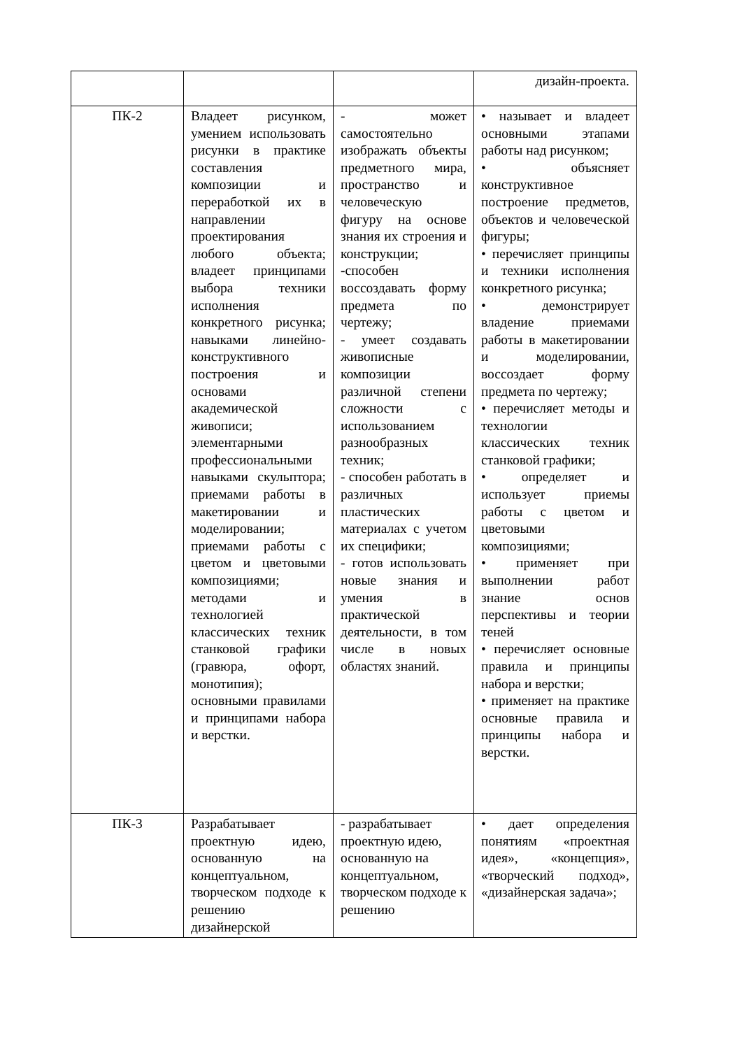| | | | дизайн-проекта. |
| ПК-2 | Владеет рисунком, умением использовать рисунки в практике составления композиции и переработкой их в направлении проектирования любого объекта; владеет принципами выбора техники исполнения конкретного рисунка; навыками линейно-конструктивного построения и основами академической живописи; элементарными профессиональными навыками скульптора; приемами работы в макетировании и моделировании; приемами работы с цветом и цветовыми композициями; методами и технологией классических техник станковой графики (гравюра, офорт, монотипия); основными правилами и принципами набора и верстки. | - может самостоятельно изображать объекты предметного мира, пространство и человеческую фигуру на основе знания их строения и конструкции; -способен воссоздавать форму предмета по чертежу; - умеет создавать живописные композиции различной степени сложности с использованием разнообразных техник; - способен работать в различных пластических материалах с учетом их специфики; - готов использовать новые знания и умения в практической деятельности, в том числе в новых областях знаний. | • называет и владеет основными этапами работы над рисунком; • объясняет конструктивное построение предметов, объектов и человеческой фигуры; • перечисляет принципы и техники исполнения конкретного рисунка; • демонстрирует владение приемами работы в макетировании и моделировании, воссоздает форму предмета по чертежу; • перечисляет методы и технологии классических техник станковой графики; • определяет и использует приемы работы с цветом и цветовыми композициями; • применяет при выполнении работ знание основ перспективы и теории теней • перечисляет основные правила и принципы набора и верстки; • применяет на практике основные правила и принципы набора и верстки. |
| ПК-3 | Разрабатывает проектную идею, основанную на концептуальном, творческом подходе к решению дизайнерской | - разрабатывает проектную идею, основанную на концептуальном, творческом подходе к решению | • дает определения понятиям «проектная идея», «концепция», «творческий подход», «дизайнерская задача»; |